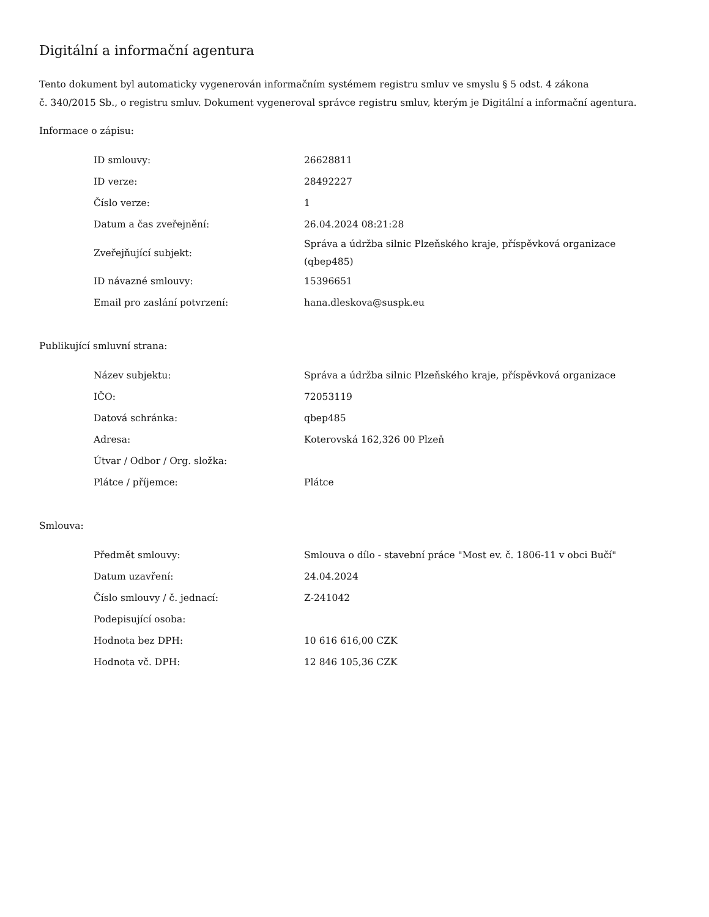Digitální a informační agentura
Tento dokument byl automaticky vygenerován informačním systémem registru smluv ve smyslu § 5 odst. 4 zákona
č. 340/2015 Sb., o registru smluv. Dokument vygeneroval správce registru smluv, kterým je Digitální a informační agentura.
Informace o zápisu:
| ID smlouvy: | 26628811 |
| ID verze: | 28492227 |
| Číslo verze: | 1 |
| Datum a čas zveřejnění: | 26.04.2024 08:21:28 |
| Zveřejňující subjekt: | Správa a údržba silnic Plzeňského kraje, příspěvková organizace (qbep485) |
| ID návazné smlouvy: | 15396651 |
| Email pro zaslání potvrzení: | hana.dleskova@suspk.eu |
Publikující smluvní strana:
| Název subjektu: | Správa a údržba silnic Plzeňského kraje, příspěvková organizace |
| IČO: | 72053119 |
| Datová schránka: | qbep485 |
| Adresa: | Koterovská 162,326 00 Plzeň |
| Útvar / Odbor / Org. složka: | |
| Plátce / příjemce: | Plátce |
Smlouva:
| Předmět smlouvy: | Smlouva o dílo - stavební práce "Most ev. č. 1806-11 v obci Bučí" |
| Datum uzavření: | 24.04.2024 |
| Číslo smlouvy / č. jednací: | Z-241042 |
| Podepisující osoba: | |
| Hodnota bez DPH: | 10 616 616,00 CZK |
| Hodnota vč. DPH: | 12 846 105,36 CZK |